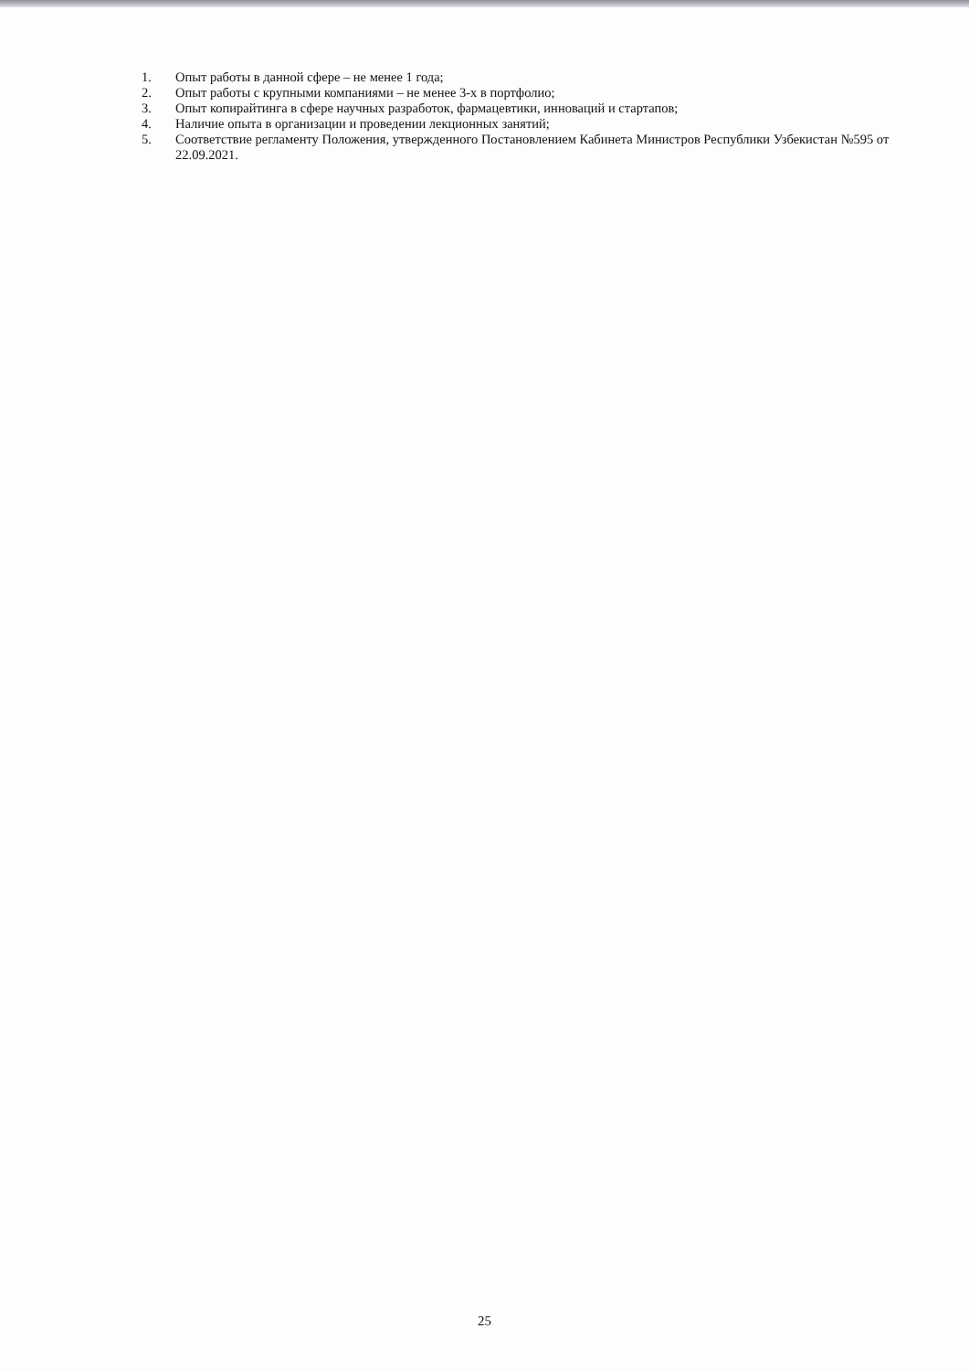1. Опыт работы в данной сфере – не менее 1 года;
2. Опыт работы с крупными компаниями – не менее 3-х в портфолио;
3. Опыт копирайтинга в сфере научных разработок, фармацевтики, инноваций и стартапов;
4. Наличие опыта в организации и проведении лекционных занятий;
5. Соответствие регламенту Положения, утвержденного Постановлением Кабинета Министров Республики Узбекистан №595 от 22.09.2021.
25